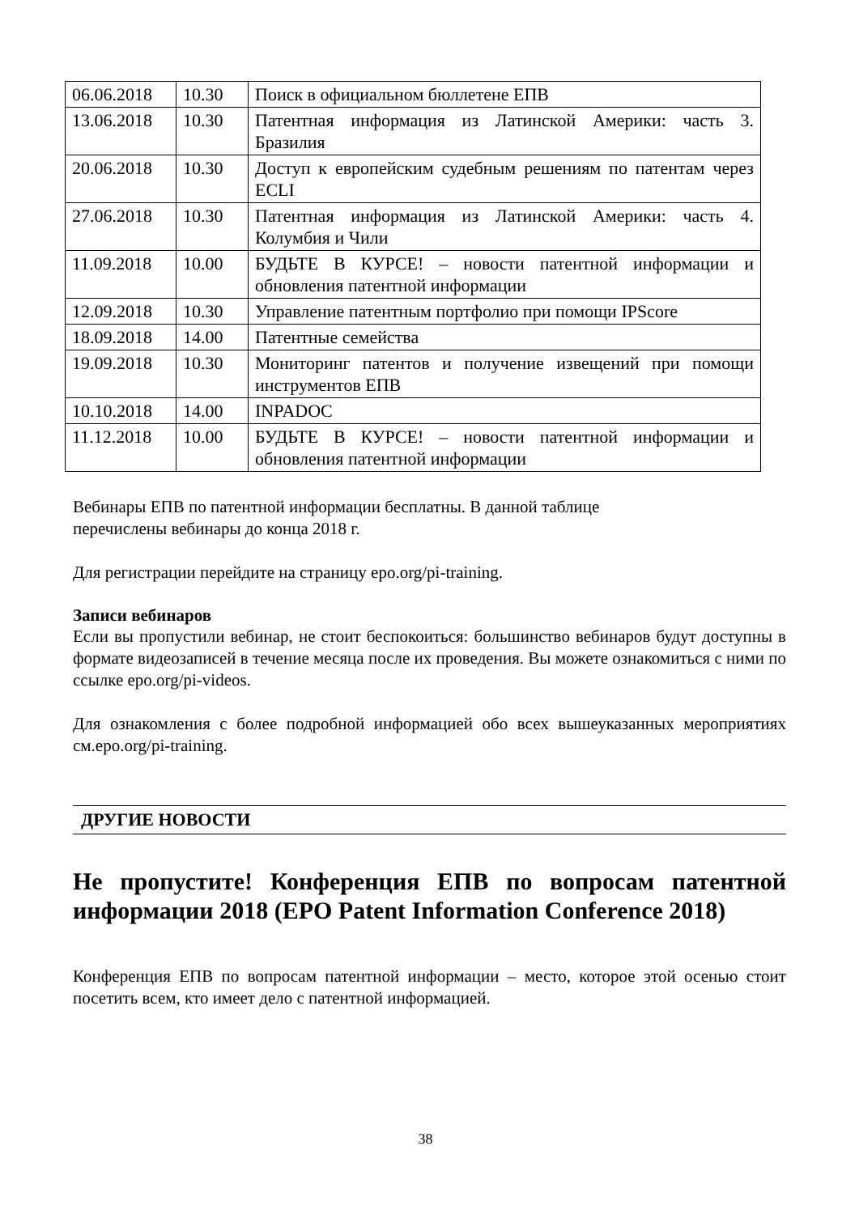| 06.06.2018 | 10.30 | Поиск в официальном бюллетене ЕПВ |
| 13.06.2018 | 10.30 | Патентная информация из Латинской Америки: часть 3. Бразилия |
| 20.06.2018 | 10.30 | Доступ к европейским судебным решениям по патентам через ECLI |
| 27.06.2018 | 10.30 | Патентная информация из Латинской Америки: часть 4. Колумбия и Чили |
| 11.09.2018 | 10.00 | БУДЬТЕ В КУРСЕ! – новости патентной информации и обновления патентной информации |
| 12.09.2018 | 10.30 | Управление патентным портфолио при помощи IPScore |
| 18.09.2018 | 14.00 | Патентные семейства |
| 19.09.2018 | 10.30 | Мониторинг патентов и получение извещений при помощи инструментов ЕПВ |
| 10.10.2018 | 14.00 | INPADOC |
| 11.12.2018 | 10.00 | БУДЬТЕ В КУРСЕ! – новости патентной информации и обновления патентной информации |
Вебинары ЕПВ по патентной информации бесплатны. В данной таблице
перечислены вебинары до конца 2018 г.
Для регистрации перейдите на страницу epo.org/pi-training.
Записи вебинаров
Если вы пропустили вебинар, не стоит беспокоиться: большинство вебинаров будут доступны в формате видеозаписей в течение месяца после их проведения. Вы можете ознакомиться с ними по ссылке epo.org/pi-videos.
Для ознакомления с более подробной информацией обо всех вышеуказанных мероприятиях см.epo.org/pi-training.
ДРУГИЕ НОВОСТИ
Не пропустите! Конференция ЕПВ по вопросам патентной информации 2018 (EPO Patent Information Conference 2018)
Конференция ЕПВ по вопросам патентной информации – место, которое этой осенью стоит посетить всем, кто имеет дело с патентной информацией.
38